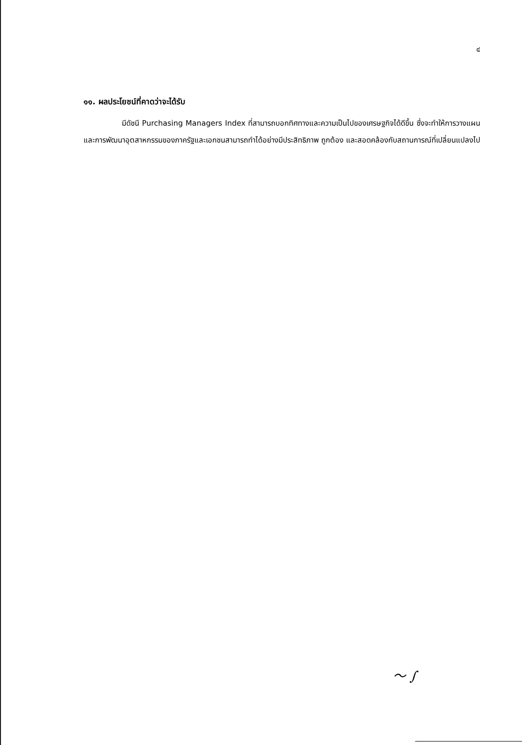๔
๑๑. ผลประโยชน์ที่คาดว่าจะได้รับ
มีดัชนี Purchasing Managers Index ที่สามารถบอกทิศทางและความเป็นไปของเศรษฐกิจได้ดีขึ้น ซึ่งจะทำให้การวางแผนและการพัฒนาอุตสาหกรรมของภาครัฐและเอกชนสามารถทำได้อย่างมีประสิทธิภาพ ถูกต้อง และสอดคล้องกับสถานการณ์ที่เปลี่ยนแปลงไป
〜 ∫